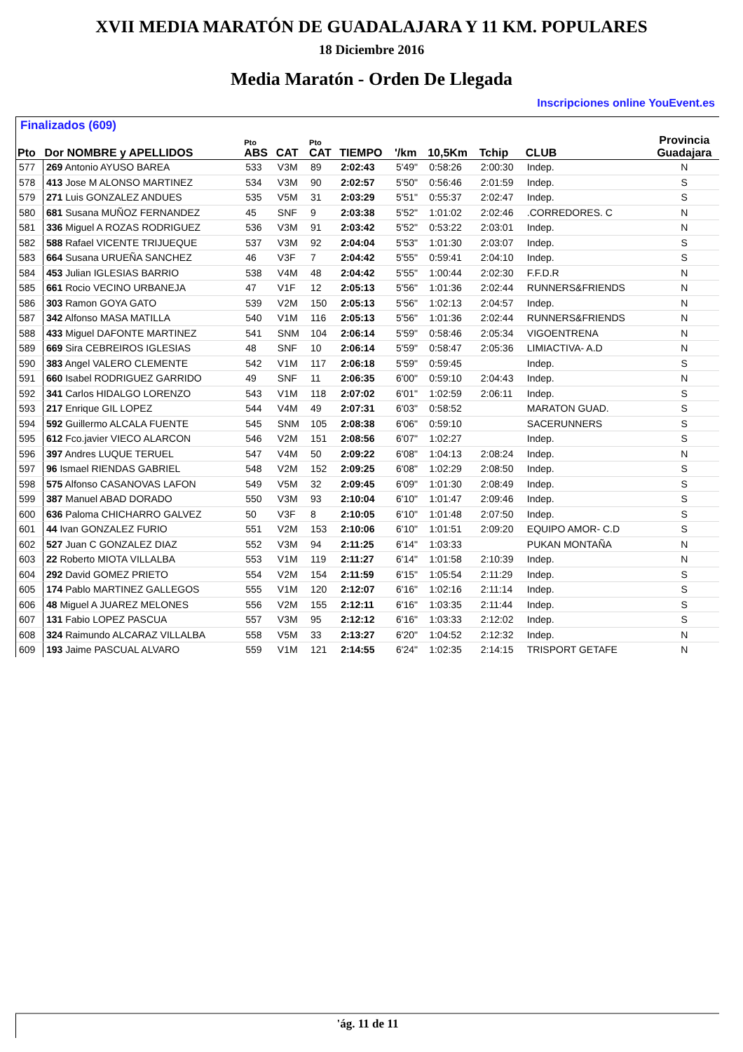XVII MEDIA MARATÓN DE GUADALAJARA Y 11 KM. POPULARES
18 Diciembre 2016
Media Maratón - Orden De Llegada
Inscripciones online YouEvent.es
Finalizados (609)
| Pto | Dor NOMBRE y APELLIDOS | Pto ABS | CAT | Pto CAT | TIEMPO | '/km | 10,5Km | Tchip | CLUB | Provincia Guadajara |
| --- | --- | --- | --- | --- | --- | --- | --- | --- | --- | --- |
| 577 | 269 Antonio AYUSO BAREA | 533 | V3M | 89 | 2:02:43 | 5'49" | 0:58:26 | 2:00:30 | Indep. | N |
| 578 | 413 Jose M ALONSO MARTINEZ | 534 | V3M | 90 | 2:02:57 | 5'50" | 0:56:46 | 2:01:59 | Indep. | S |
| 579 | 271 Luis GONZALEZ ANDUES | 535 | V5M | 31 | 2:03:29 | 5'51" | 0:55:37 | 2:02:47 | Indep. | S |
| 580 | 681 Susana MUÑOZ FERNANDEZ | 45 | SNF | 9 | 2:03:38 | 5'52" | 1:01:02 | 2:02:46 | .CORREDORES. C | N |
| 581 | 336 Miguel A ROZAS RODRIGUEZ | 536 | V3M | 91 | 2:03:42 | 5'52" | 0:53:22 | 2:03:01 | Indep. | N |
| 582 | 588 Rafael VICENTE TRIJUEQUE | 537 | V3M | 92 | 2:04:04 | 5'53" | 1:01:30 | 2:03:07 | Indep. | S |
| 583 | 664 Susana URUEÑA SANCHEZ | 46 | V3F | 7 | 2:04:42 | 5'55" | 0:59:41 | 2:04:10 | Indep. | S |
| 584 | 453 Julian IGLESIAS BARRIO | 538 | V4M | 48 | 2:04:42 | 5'55" | 1:00:44 | 2:02:30 | F.F.D.R | N |
| 585 | 661 Rocio VECINO URBANEJA | 47 | V1F | 12 | 2:05:13 | 5'56" | 1:01:36 | 2:02:44 | RUNNERS&FRIENDS | N |
| 586 | 303 Ramon GOYA GATO | 539 | V2M | 150 | 2:05:13 | 5'56" | 1:02:13 | 2:04:57 | Indep. | N |
| 587 | 342 Alfonso MASA MATILLA | 540 | V1M | 116 | 2:05:13 | 5'56" | 1:01:36 | 2:02:44 | RUNNERS&FRIENDS | N |
| 588 | 433 Miguel DAFONTE MARTINEZ | 541 | SNM | 104 | 2:06:14 | 5'59" | 0:58:46 | 2:05:34 | VIGOENTRENA | N |
| 589 | 669 Sira CEBREIROS IGLESIAS | 48 | SNF | 10 | 2:06:14 | 5'59" | 0:58:47 | 2:05:36 | LIMIACTIVA- A.D | N |
| 590 | 383 Angel VALERO CLEMENTE | 542 | V1M | 117 | 2:06:18 | 5'59" | 0:59:45 | | Indep. | S |
| 591 | 660 Isabel RODRIGUEZ GARRIDO | 49 | SNF | 11 | 2:06:35 | 6'00" | 0:59:10 | 2:04:43 | Indep. | N |
| 592 | 341 Carlos HIDALGO LORENZO | 543 | V1M | 118 | 2:07:02 | 6'01" | 1:02:59 | 2:06:11 | Indep. | S |
| 593 | 217 Enrique GIL LOPEZ | 544 | V4M | 49 | 2:07:31 | 6'03" | 0:58:52 | | MARATON GUAD. | S |
| 594 | 592 Guillermo ALCALA FUENTE | 545 | SNM | 105 | 2:08:38 | 6'06" | 0:59:10 | | SACERUNNERS | S |
| 595 | 612 Fco.javier VIECO ALARCON | 546 | V2M | 151 | 2:08:56 | 6'07" | 1:02:27 | | Indep. | S |
| 596 | 397 Andres LUQUE TERUEL | 547 | V4M | 50 | 2:09:22 | 6'08" | 1:04:13 | 2:08:24 | Indep. | N |
| 597 | 96 Ismael RIENDAS GABRIEL | 548 | V2M | 152 | 2:09:25 | 6'08" | 1:02:29 | 2:08:50 | Indep. | S |
| 598 | 575 Alfonso CASANOVAS LAFON | 549 | V5M | 32 | 2:09:45 | 6'09" | 1:01:30 | 2:08:49 | Indep. | S |
| 599 | 387 Manuel ABAD DORADO | 550 | V3M | 93 | 2:10:04 | 6'10" | 1:01:47 | 2:09:46 | Indep. | S |
| 600 | 636 Paloma CHICHARRO GALVEZ | 50 | V3F | 8 | 2:10:05 | 6'10" | 1:01:48 | 2:07:50 | Indep. | S |
| 601 | 44 Ivan GONZALEZ FURIO | 551 | V2M | 153 | 2:10:06 | 6'10" | 1:01:51 | 2:09:20 | EQUIPO AMOR- C.D | S |
| 602 | 527 Juan C GONZALEZ DIAZ | 552 | V3M | 94 | 2:11:25 | 6'14" | 1:03:33 | | PUKAN MONTAÑA | N |
| 603 | 22 Roberto MIOTA VILLALBA | 553 | V1M | 119 | 2:11:27 | 6'14" | 1:01:58 | 2:10:39 | Indep. | N |
| 604 | 292 David GOMEZ PRIETO | 554 | V2M | 154 | 2:11:59 | 6'15" | 1:05:54 | 2:11:29 | Indep. | S |
| 605 | 174 Pablo MARTINEZ GALLEGOS | 555 | V1M | 120 | 2:12:07 | 6'16" | 1:02:16 | 2:11:14 | Indep. | S |
| 606 | 48 Miguel A JUAREZ MELONES | 556 | V2M | 155 | 2:12:11 | 6'16" | 1:03:35 | 2:11:44 | Indep. | S |
| 607 | 131 Fabio LOPEZ PASCUA | 557 | V3M | 95 | 2:12:12 | 6'16" | 1:03:33 | 2:12:02 | Indep. | S |
| 608 | 324 Raimundo ALCARAZ VILLALBA | 558 | V5M | 33 | 2:13:27 | 6'20" | 1:04:52 | 2:12:32 | Indep. | N |
| 609 | 193 Jaime PASCUAL ALVARO | 559 | V1M | 121 | 2:14:55 | 6'24" | 1:02:35 | 2:14:15 | TRISPORT GETAFE | N |
'ág. 11 de 11